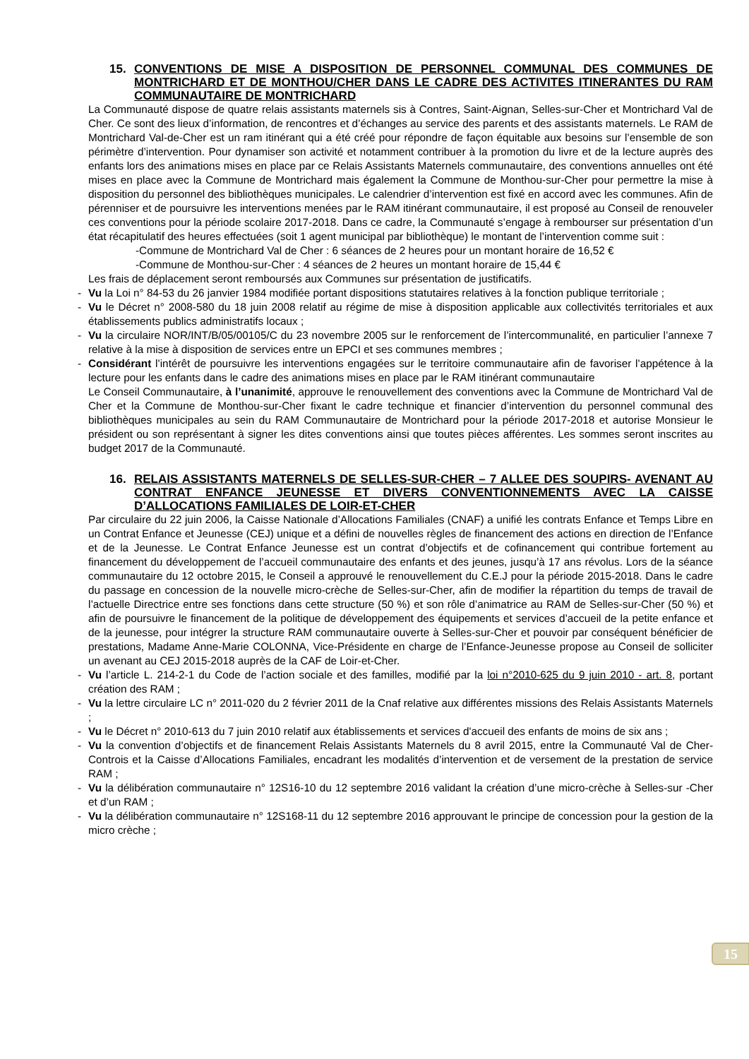15. CONVENTIONS DE MISE A DISPOSITION DE PERSONNEL COMMUNAL DES COMMUNES DE MONTRICHARD ET DE MONTHOU/CHER DANS LE CADRE DES ACTIVITES ITINERANTES DU RAM COMMUNAUTAIRE DE MONTRICHARD
La Communauté dispose de quatre relais assistants maternels sis à Contres, Saint-Aignan, Selles-sur-Cher et Montrichard Val de Cher. Ce sont des lieux d’information, de rencontres et d’échanges au service des parents et des assistants maternels. Le RAM de Montrichard Val-de-Cher est un ram itinérant qui a été créé pour répondre de façon équitable aux besoins sur l’ensemble de son périmètre d’intervention. Pour dynamiser son activité et notamment contribuer à la promotion du livre et de la lecture auprès des enfants lors des animations mises en place par ce Relais Assistants Maternels communautaire, des conventions annuelles ont été mises en place avec la Commune de Montrichard mais également la Commune de Monthou-sur-Cher pour permettre la mise à disposition du personnel des bibliothèques municipales. Le calendrier d’intervention est fixé en accord avec les communes. Afin de pérenniser et de poursuivre les interventions menées par le RAM itinérant communautaire, il est proposé au Conseil de renouveler ces conventions pour la période scolaire 2017-2018. Dans ce cadre, la Communauté s’engage à rembourser sur présentation d’un état récapitulatif des heures effectuées (soit 1 agent municipal par bibliothèque) le montant de l’intervention comme suit :
-Commune de Montrichard Val de Cher : 6 séances de 2 heures pour un montant horaire de 16,52 €
-Commune de Monthou-sur-Cher : 4 séances de 2 heures un montant horaire de 15,44 €
Les frais de déplacement seront remboursés aux Communes sur présentation de justificatifs.
- Vu la Loi n° 84-53 du 26 janvier 1984 modifiée portant dispositions statutaires relatives à la fonction publique territoriale ;
- Vu le Décret n° 2008-580 du 18 juin 2008 relatif au régime de mise à disposition applicable aux collectivités territoriales et aux établissements publics administratifs locaux ;
- Vu la circulaire NOR/INT/B/05/00105/C du 23 novembre 2005 sur le renforcement de l’intercommunalité, en particulier l’annexe 7 relative à la mise à disposition de services entre un EPCI et ses communes membres ;
- Considérant l’intérêt de poursuivre les interventions engagées sur le territoire communautaire afin de favoriser l’appétence à la lecture pour les enfants dans le cadre des animations mises en place par le RAM itinérant communautaire
Le Conseil Communautaire, à l’unanimité, approuve le renouvellement des conventions avec la Commune de Montrichard Val de Cher et la Commune de Monthou-sur-Cher fixant le cadre technique et financier d’intervention du personnel communal des bibliothèques municipales au sein du RAM Communautaire de Montrichard pour la période 2017-2018 et autorise Monsieur le président ou son représentant à signer les dites conventions ainsi que toutes pièces afférentes. Les sommes seront inscrites au budget 2017 de la Communauté.
16. RELAIS ASSISTANTS MATERNELS DE SELLES-SUR-CHER – 7 ALLEE DES SOUPIRS- AVENANT AU CONTRAT ENFANCE JEUNESSE ET DIVERS CONVENTIONNEMENTS AVEC LA CAISSE D’ALLOCATIONS FAMILIALES DE LOIR-ET-CHER
Par circulaire du 22 juin 2006, la Caisse Nationale d’Allocations Familiales (CNAF) a unifié les contrats Enfance et Temps Libre en un Contrat Enfance et Jeunesse (CEJ) unique et a défini de nouvelles règles de financement des actions en direction de l’Enfance et de la Jeunesse. Le Contrat Enfance Jeunesse est un contrat d’objectifs et de cofinancement qui contribue fortement au financement du développement de l’accueil communautaire des enfants et des jeunes, jusqu’à 17 ans révolus. Lors de la séance communautaire du 12 octobre 2015, le Conseil a approuvé le renouvellement du C.E.J pour la période 2015-2018. Dans le cadre du passage en concession de la nouvelle micro-crèche de Selles-sur-Cher, afin de modifier la répartition du temps de travail de l’actuelle Directrice entre ses fonctions dans cette structure (50 %) et son rôle d’animatrice au RAM de Selles-sur-Cher (50 %) et afin de poursuivre le financement de la politique de développement des équipements et services d’accueil de la petite enfance et de la jeunesse, pour intégrer la structure RAM communautaire ouverte à Selles-sur-Cher et pouvoir par conséquent bénéficier de prestations, Madame Anne-Marie COLONNA, Vice-Présidente en charge de l’Enfance-Jeunesse propose au Conseil de solliciter un avenant au CEJ 2015-2018 auprès de la CAF de Loir-et-Cher.
- Vu l’article L. 214-2-1 du Code de l’action sociale et des familles, modifié par la loi n°2010-625 du 9 juin 2010 - art. 8, portant création des RAM ;
- Vu la lettre circulaire LC n° 2011-020 du 2 février 2011 de la Cnaf relative aux différentes missions des Relais Assistants Maternels ;
- Vu le Décret n° 2010-613 du 7 juin 2010 relatif aux établissements et services d'accueil des enfants de moins de six ans ;
- Vu la convention d’objectifs et de financement Relais Assistants Maternels du 8 avril 2015, entre la Communauté Val de Cher-Controis et la Caisse d’Allocations Familiales, encadrant les modalités d’intervention et de versement de la prestation de service RAM ;
- Vu la délibération communautaire n° 12S16-10 du 12 septembre 2016 validant la création d’une micro-crèche à Selles-sur -Cher et d’un RAM ;
- Vu la délibération communautaire n° 12S168-11 du 12 septembre 2016 approuvant le principe de concession pour la gestion de la micro crèche ;
15